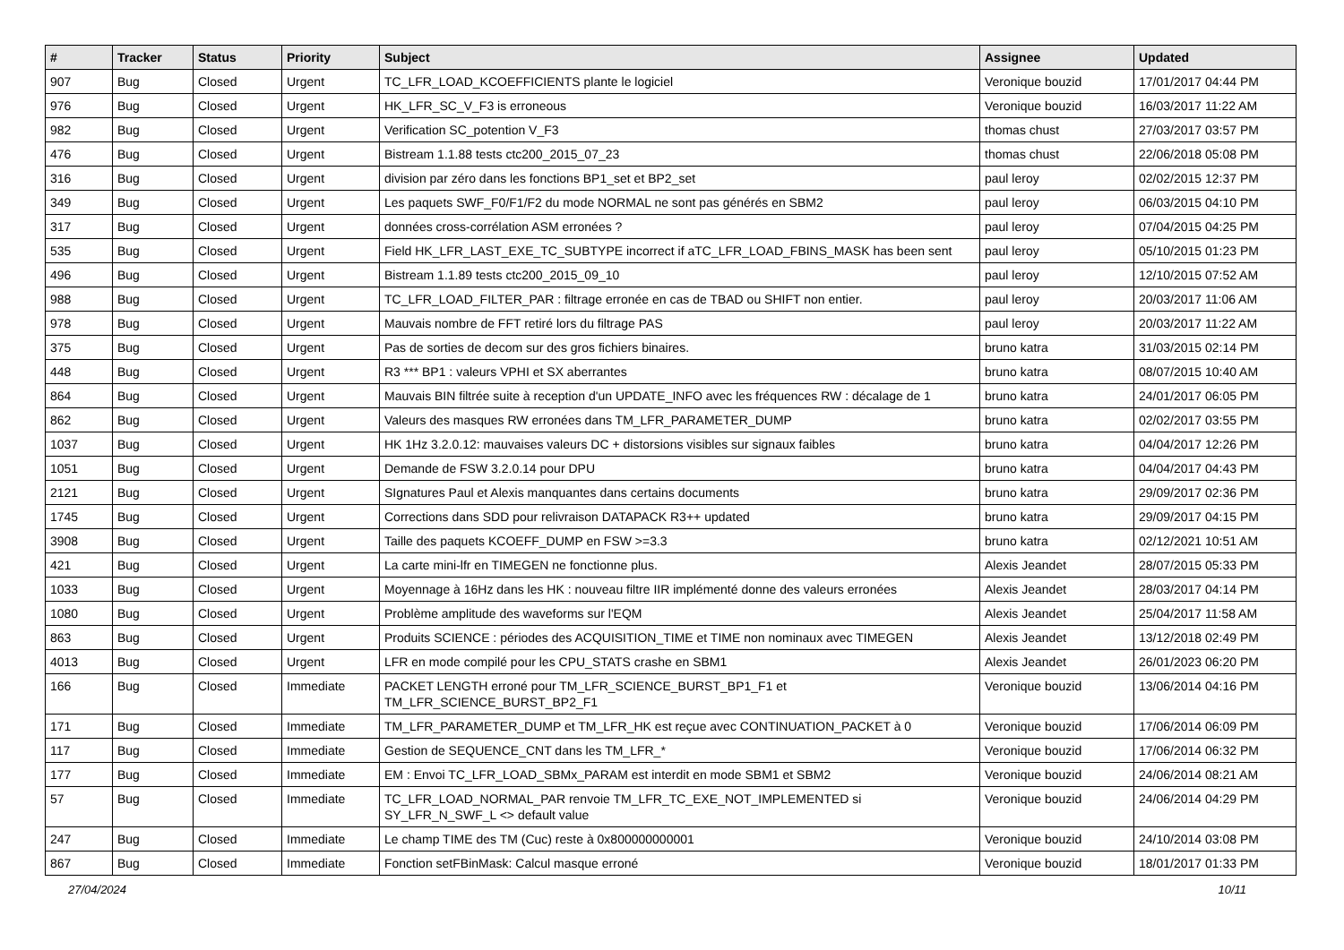| # | Tracker | Status | Priority | Subject | Assignee | Updated |
| --- | --- | --- | --- | --- | --- | --- |
| 907 | Bug | Closed | Urgent | TC_LFR_LOAD_KCOEFFICIENTS plante le logiciel | Veronique bouzid | 17/01/2017 04:44 PM |
| 976 | Bug | Closed | Urgent | HK_LFR_SC_V_F3 is erroneous | Veronique bouzid | 16/03/2017 11:22 AM |
| 982 | Bug | Closed | Urgent | Verification SC_potention V_F3 | thomas chust | 27/03/2017 03:57 PM |
| 476 | Bug | Closed | Urgent | Bistream 1.1.88 tests ctc200_2015_07_23 | thomas chust | 22/06/2018 05:08 PM |
| 316 | Bug | Closed | Urgent | division par zéro dans les fonctions BP1_set et BP2_set | paul leroy | 02/02/2015 12:37 PM |
| 349 | Bug | Closed | Urgent | Les paquets SWF_F0/F1/F2 du mode NORMAL ne sont pas générés en SBM2 | paul leroy | 06/03/2015 04:10 PM |
| 317 | Bug | Closed | Urgent | données cross-corrélation ASM erronées ? | paul leroy | 07/04/2015 04:25 PM |
| 535 | Bug | Closed | Urgent | Field HK_LFR_LAST_EXE_TC_SUBTYPE incorrect if aTC_LFR_LOAD_FBINS_MASK has been sent | paul leroy | 05/10/2015 01:23 PM |
| 496 | Bug | Closed | Urgent | Bistream 1.1.89 tests ctc200_2015_09_10 | paul leroy | 12/10/2015 07:52 AM |
| 988 | Bug | Closed | Urgent | TC_LFR_LOAD_FILTER_PAR : filtrage erronée en cas de TBAD ou SHIFT non entier. | paul leroy | 20/03/2017 11:06 AM |
| 978 | Bug | Closed | Urgent | Mauvais nombre de FFT retiré lors du filtrage PAS | paul leroy | 20/03/2017 11:22 AM |
| 375 | Bug | Closed | Urgent | Pas de sorties de decom sur des gros fichiers binaires. | bruno katra | 31/03/2015 02:14 PM |
| 448 | Bug | Closed | Urgent | R3 *** BP1 : valeurs VPHI et SX aberrantes | bruno katra | 08/07/2015 10:40 AM |
| 864 | Bug | Closed | Urgent | Mauvais BIN filtrée suite à reception d'un UPDATE_INFO avec les fréquences RW : décalage de 1 | bruno katra | 24/01/2017 06:05 PM |
| 862 | Bug | Closed | Urgent | Valeurs des masques RW erronées dans TM_LFR_PARAMETER_DUMP | bruno katra | 02/02/2017 03:55 PM |
| 1037 | Bug | Closed | Urgent | HK 1Hz 3.2.0.12: mauvaises valeurs DC + distorsions visibles sur signaux faibles | bruno katra | 04/04/2017 12:26 PM |
| 1051 | Bug | Closed | Urgent | Demande de FSW 3.2.0.14 pour DPU | bruno katra | 04/04/2017 04:43 PM |
| 2121 | Bug | Closed | Urgent | SIgnatures Paul et Alexis manquantes dans certains documents | bruno katra | 29/09/2017 02:36 PM |
| 1745 | Bug | Closed | Urgent | Corrections dans SDD pour relivraison DATAPACK R3++ updated | bruno katra | 29/09/2017 04:15 PM |
| 3908 | Bug | Closed | Urgent | Taille des paquets KCOEFF_DUMP en FSW >=3.3 | bruno katra | 02/12/2021 10:51 AM |
| 421 | Bug | Closed | Urgent | La carte mini-lfr en TIMEGEN ne fonctionne plus. | Alexis Jeandet | 28/07/2015 05:33 PM |
| 1033 | Bug | Closed | Urgent | Moyennage à 16Hz dans les HK : nouveau filtre IIR implémenté donne des valeurs erronées | Alexis Jeandet | 28/03/2017 04:14 PM |
| 1080 | Bug | Closed | Urgent | Problème amplitude des waveforms sur l'EQM | Alexis Jeandet | 25/04/2017 11:58 AM |
| 863 | Bug | Closed | Urgent | Produits SCIENCE : périodes des ACQUISITION_TIME et TIME non nominaux avec TIMEGEN | Alexis Jeandet | 13/12/2018 02:49 PM |
| 4013 | Bug | Closed | Urgent | LFR en mode compilé pour les CPU_STATS crashe en SBM1 | Alexis Jeandet | 26/01/2023 06:20 PM |
| 166 | Bug | Closed | Immediate | PACKET LENGTH erroné pour TM_LFR_SCIENCE_BURST_BP1_F1 et TM_LFR_SCIENCE_BURST_BP2_F1 | Veronique bouzid | 13/06/2014 04:16 PM |
| 171 | Bug | Closed | Immediate | TM_LFR_PARAMETER_DUMP et TM_LFR_HK est reçue avec CONTINUATION_PACKET à 0 | Veronique bouzid | 17/06/2014 06:09 PM |
| 117 | Bug | Closed | Immediate | Gestion de SEQUENCE_CNT dans les TM_LFR_* | Veronique bouzid | 17/06/2014 06:32 PM |
| 177 | Bug | Closed | Immediate | EM : Envoi TC_LFR_LOAD_SBMx_PARAM est interdit en mode SBM1 et SBM2 | Veronique bouzid | 24/06/2014 08:21 AM |
| 57 | Bug | Closed | Immediate | TC_LFR_LOAD_NORMAL_PAR renvoie TM_LFR_TC_EXE_NOT_IMPLEMENTED si SY_LFR_N_SWF_L <> default value | Veronique bouzid | 24/06/2014 04:29 PM |
| 247 | Bug | Closed | Immediate | Le champ TIME des TM (Cuc) reste à 0x800000000001 | Veronique bouzid | 24/10/2014 03:08 PM |
| 867 | Bug | Closed | Immediate | Fonction setFBinMask: Calcul masque erroné | Veronique bouzid | 18/01/2017 01:33 PM |
27/04/2024 10/11